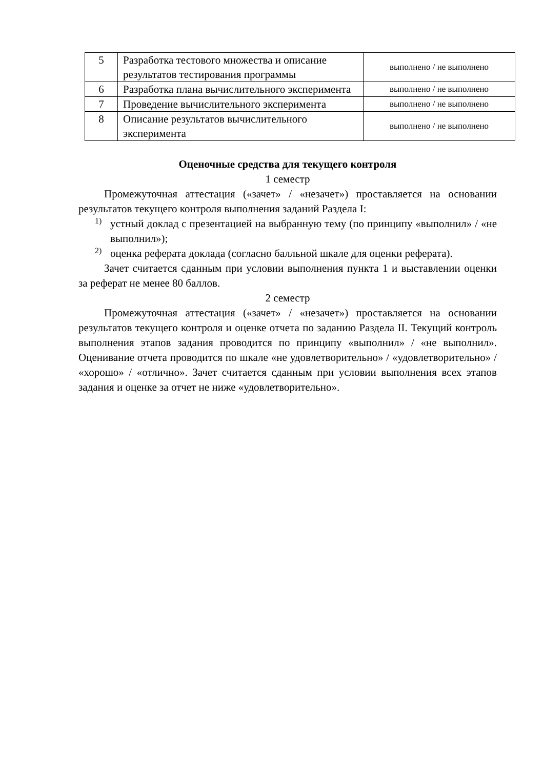| 5 | Разработка тестового множества и описание результатов тестирования программы | выполнено / не выполнено |
| 6 | Разработка плана вычислительного эксперимента | выполнено / не выполнено |
| 7 | Проведение вычислительного эксперимента | выполнено / не выполнено |
| 8 | Описание результатов вычислительного эксперимента | выполнено / не выполнено |
Оценочные средства для текущего контроля
1 семестр
Промежуточная аттестация («зачет» / «незачет») проставляется на основании результатов текущего контроля выполнения заданий Раздела I:
1)
устный доклад с презентацией на выбранную тему (по принципу «выполнил» / «не выполнил»);
2)
оценка реферата доклада (согласно балльной шкале для оценки реферата).
Зачет считается сданным при условии выполнения пункта 1 и выставлении оценки за реферат не менее 80 баллов.
2 семестр
Промежуточная аттестация («зачет» / «незачет») проставляется на основании результатов текущего контроля и оценке отчета по заданию Раздела II. Текущий контроль выполнения этапов задания проводится по принципу «выполнил» / «не выполнил». Оценивание отчета проводится по шкале «не удовлетворительно» / «удовлетворительно» / «хорошо» / «отлично». Зачет считается сданным при условии выполнения всех этапов задания и оценке за отчет не ниже «удовлетворительно».